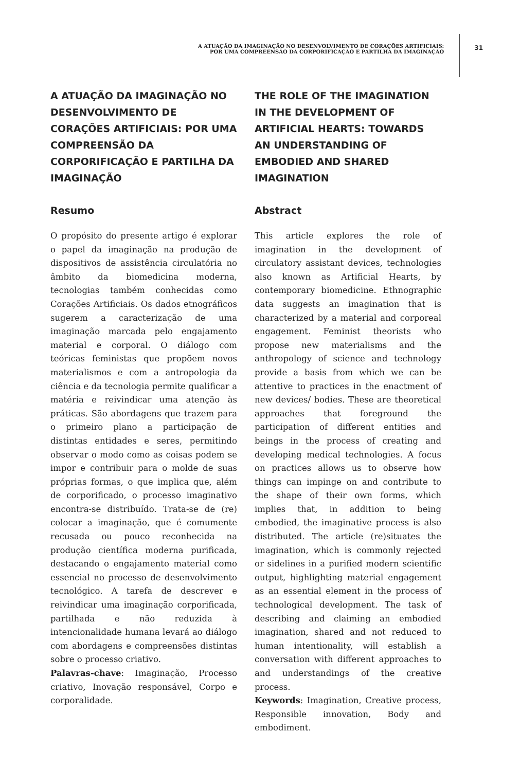A ATUAÇÃO DA IMAGINAÇÃO NO DESENVOLVIMENTO DE CORAÇÕES ARTIFICIAIS:
POR UMA COMPREENSÃO DA CORPORIFICAÇÃO E PARTILHA DA IMAGINAÇÃO
31
A ATUAÇÃO DA IMAGINAÇÃO NO DESENVOLVIMENTO DE CORAÇÕES ARTIFICIAIS: POR UMA COMPREENSÃO DA CORPORIFICAÇÃO E PARTILHA DA IMAGINAÇÃO
Resumo
O propósito do presente artigo é explorar o papel da imaginação na produção de dispositivos de assistência circulatória no âmbito da biomedicina moderna, tecnologias também conhecidas como Corações Artificiais. Os dados etnográficos sugerem a caracterização de uma imaginação marcada pelo engajamento material e corporal. O diálogo com teóricas feministas que propõem novos materialismos e com a antropologia da ciência e da tecnologia permite qualificar a matéria e reivindicar uma atenção às práticas. São abordagens que trazem para o primeiro plano a participação de distintas entidades e seres, permitindo observar o modo como as coisas podem se impor e contribuir para o molde de suas próprias formas, o que implica que, além de corporificado, o processo imaginativo encontra-se distribuído. Trata-se de (re) colocar a imaginação, que é comumente recusada ou pouco reconhecida na produção científica moderna purificada, destacando o engajamento material como essencial no processo de desenvolvimento tecnológico. A tarefa de descrever e reivindicar uma imaginação corporificada, partilhada e não reduzida à intencionalidade humana levará ao diálogo com abordagens e compreensões distintas sobre o processo criativo.
Palavras-chave: Imaginação, Processo criativo, Inovação responsável, Corpo e corporalidade.
THE ROLE OF THE IMAGINATION IN THE DEVELOPMENT OF ARTIFICIAL HEARTS: TOWARDS AN UNDERSTANDING OF EMBODIED AND SHARED IMAGINATION
Abstract
This article explores the role of imagination in the development of circulatory assistant devices, technologies also known as Artificial Hearts, by contemporary biomedicine. Ethnographic data suggests an imagination that is characterized by a material and corporeal engagement. Feminist theorists who propose new materialisms and the anthropology of science and technology provide a basis from which we can be attentive to practices in the enactment of new devices/ bodies. These are theoretical approaches that foreground the participation of different entities and beings in the process of creating and developing medical technologies. A focus on practices allows us to observe how things can impinge on and contribute to the shape of their own forms, which implies that, in addition to being embodied, the imaginative process is also distributed. The article (re)situates the imagination, which is commonly rejected or sidelines in a purified modern scientific output, highlighting material engagement as an essential element in the process of technological development. The task of describing and claiming an embodied imagination, shared and not reduced to human intentionality, will establish a conversation with different approaches to and understandings of the creative process.
Keywords: Imagination, Creative process, Responsible innovation, Body and embodiment.